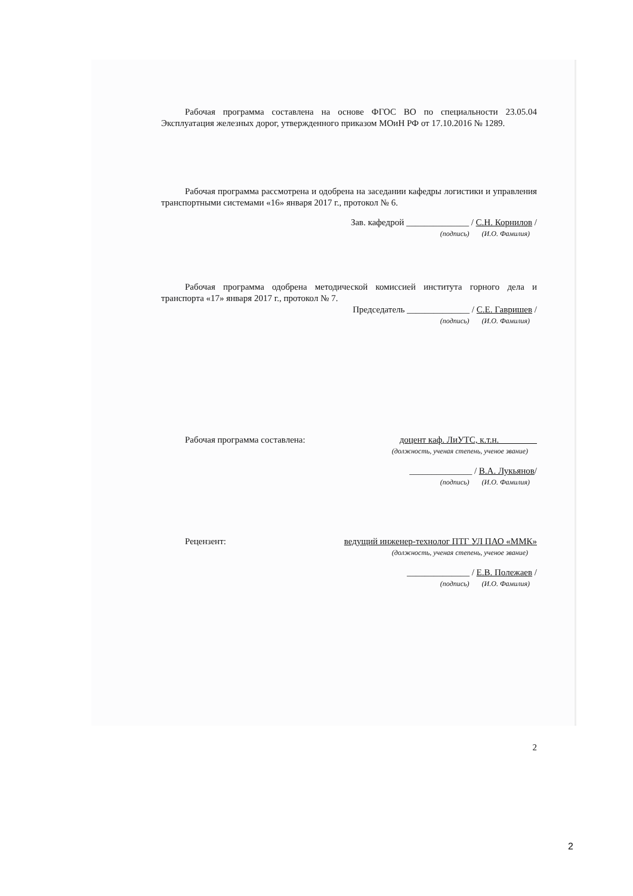Рабочая программа составлена на основе ФГОС ВО по специальности 23.05.04 Эксплуатация железных дорог, утвержденного приказом МОиН РФ от 17.10.2016 № 1289.
Рабочая программа рассмотрена и одобрена на заседании кафедры логистики и управления транспортными системами «16» января 2017 г., протокол № 6.
Зав. кафедрой ______________ / С.Н. Корнилов /
(подпись) (И.О. Фамилия)
Рабочая программа одобрена методической комиссией института горного дела и транспорта «17» января 2017 г., протокол № 7.
Председатель ______________ / С.Е. Гавришев /
(подпись) (И.О. Фамилия)
Рабочая программа составлена: доцент каф. ЛиУТС, к.т.н.
(должность, ученая степень, ученое звание)
______________ / В.А. Лукьянов/
(подпись) (И.О. Фамилия)
Рецензент: ведущий инженер-технолог ПТГ УЛ ПАО «ММК»
(должность, ученая степень, ученое звание)
______________ / Е.В. Полежаев /
(подпись) (И.О. Фамилия)
2
2